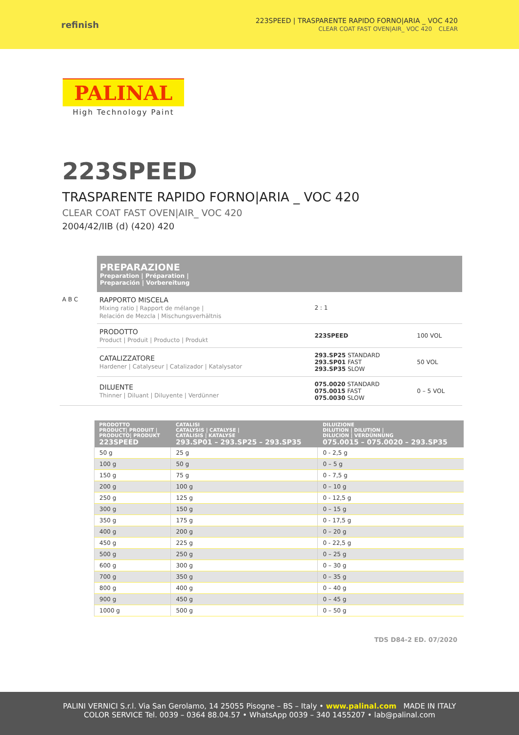refinish
223SPEED | TRASPARENTE RAPIDO FORNO|ARIA _ VOC 420
CLEAR COAT FAST OVEN|AIR_ VOC 420 CLEAR
PALINAL
High Technology Paint
223SPEED
TRASPARENTE RAPIDO FORNO|ARIA _ VOC 420
CLEAR COAT FAST OVEN|AIR_ VOC 420
2004/42/IIB (d) (420) 420
PREPARAZIONE
Preparation | Préparation |
Preparación | Vorbereitung
| A B C | RAPPORTO MISCELA Mixing ratio / Rapport de mélange / Relación de Mezcla / Mischungsverhältnis | 2 : 1 | |
| | PRODOTTO Product / Produit / Producto / Produkt | 223SPEED | 100 VOL |
| | CATALIZZATORE Hardener / Catalyseur / Catalizador / Katalysator | 293.SP25 STANDARD 293.SP01 FAST 293.SP35 SLOW | 50 VOL |
| | DILUENTE Thinner / Diluant / Diluyente / Verdünner | 075.0020 STANDARD 075.0015 FAST 075.0030 SLOW | 0 – 5 VOL |
| PRODOTTO PRODUCT/ PRODUIT / PRODUCTO/ PRODUKT 223SPEED | CATALISI CATALYSIS / CATALYSE / CATÁLISIS / KATALYSE 293.SP01 – 293.SP25 – 293.SP35 | DILUIZIONE DILUTION / DILUTION / DILUCION / VERDÜNNUNG 075.0015 – 075.0020 – 293.SP35 |
| --- | --- | --- |
| 50 g | 25 g | 0 - 2,5 g |
| 100 g | 50 g | 0 – 5 g |
| 150 g | 75 g | 0 - 7,5 g |
| 200 g | 100 g | 0 – 10 g |
| 250 g | 125 g | 0 - 12,5 g |
| 300 g | 150 g | 0 – 15 g |
| 350 g | 175 g | 0 - 17,5 g |
| 400 g | 200 g | 0 – 20 g |
| 450 g | 225 g | 0 - 22,5 g |
| 500 g | 250 g | 0 – 25 g |
| 600 g | 300 g | 0 – 30 g |
| 700 g | 350 g | 0 – 35 g |
| 800 g | 400 g | 0 – 40 g |
| 900 g | 450 g | 0 – 45 g |
| 1000 g | 500 g | 0 – 50 g |
TDS D84-2 ED. 07/2020
PALINI VERNICI S.r.l. Via San Gerolamo, 14 25055 Pisogne – BS – Italy • www.palinal.com MADE IN ITALY
COLOR SERVICE Tel. 0039 – 0364 88.04.57 • WhatsApp 0039 – 340 1455207 • lab@palinal.com